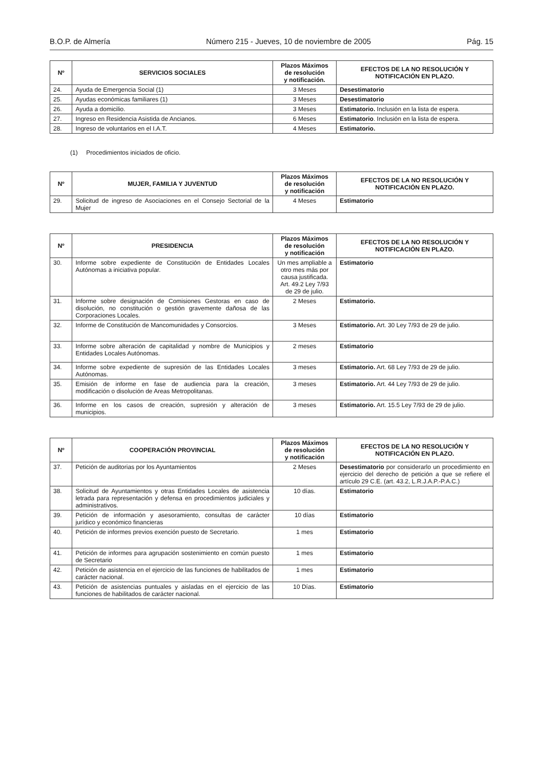B.O.P. de Almería Número 215 - Jueves, 10 de noviembre de 2005 Pág. 15
| Nº | SERVICIOS SOCIALES | Plazos Máximos de resolución y notificación. | EFECTOS DE LA NO RESOLUCIÓN Y NOTIFICACIÓN EN PLAZO. |
| --- | --- | --- | --- |
| 24. | Ayuda de Emergencia Social (1) | 3 Meses | Desestimatorio |
| 25. | Ayudas económicas familiares (1) | 3 Meses | Desestimatorio |
| 26. | Ayuda a domicilio. | 3 Meses | Estimatorio. Inclusión en la lista de espera. |
| 27. | Ingreso en Residencia Asistida de Ancianos. | 6 Meses | Estimatorio . Inclusión en la lista de espera. |
| 28. | Ingreso de voluntarios en el I.A.T. | 4 Meses | Estimatorio. |
(1) Procedimientos iniciados de oficio.
| Nº | MUJER, FAMILIA Y JUVENTUD | Plazos Máximos de resolución y notificación | EFECTOS DE LA NO RESOLUCIÓN Y NOTIFICACIÓN EN PLAZO. |
| --- | --- | --- | --- |
| 29. | Solicitud de ingreso de Asociaciones en el Consejo Sectorial de la Mujer | 4 Meses | Estimatorio |
| Nº | PRESIDENCIA | Plazos Máximos de resolución y notificación | EFECTOS DE LA NO RESOLUCIÓN Y NOTIFICACIÓN EN PLAZO. |
| --- | --- | --- | --- |
| 30. | Informe sobre expediente de Constitución de Entidades Locales Autónomas a iniciativa popular. | Un mes ampliable a otro mes más por causa justificada. Art. 49.2 Ley 7/93 de 29 de julio. | Estimatorio |
| 31. | Informe sobre designación de Comisiones Gestoras en caso de disolución, no constitución o gestión gravemente dañosa de las Corporaciones Locales. | 2 Meses | Estimatorio. |
| 32. | Informe de Constitución de Mancomunidades y Consorcios. | 3 Meses | Estimatorio. Art. 30 Ley 7/93 de 29 de julio. |
| 33. | Informe sobre alteración de capitalidad y nombre de Municipios y Entidades Locales Autónomas. | 2 meses | Estimatorio |
| 34. | Informe sobre expediente de supresión de las Entidades Locales Autónomas. | 3 meses | Estimatorio. Art. 68 Ley 7/93 de 29 de julio. |
| 35. | Emisión de informe en fase de audiencia para la creación, modificación o disolución de Areas Metropolitanas. | 3 meses | Estimatorio. Art. 44 Ley 7/93 de 29 de julio. |
| 36. | Informe en los casos de creación, supresión y alteración de municipios. | 3 meses | Estimatorio. Art. 15.5 Ley 7/93 de 29 de julio. |
| Nº | COOPERACIÓN PROVINCIAL | Plazos Máximos de resolución y notificación | EFECTOS DE LA NO RESOLUCIÓN Y NOTIFICACIÓN EN PLAZO. |
| --- | --- | --- | --- |
| 37. | Petición de auditorias por los Ayuntamientos | 2 Meses | Desestimatorio por considerarlo un procedimiento en ejercicio del derecho de petición a que se refiere el artículo 29 C.E. (art. 43.2, L.R.J.A.P.-P.A.C.) |
| 38. | Solicitud de Ayuntamientos y otras Entidades Locales de asistencia letrada para representación y defensa en procedimientos judiciales y administrativos. | 10 días. | Estimatorio |
| 39. | Petición de información y asesoramiento, consultas de carácter jurídico y económico financieras | 10 días | Estimatorio |
| 40. | Petición de informes previos exención puesto de Secretario. | 1 mes | Estimatorio |
| 41. | Petición de informes para agrupación sostenimiento en común puesto de Secretario | 1 mes | Estimatorio |
| 42. | Petición de asistencia en el ejercicio de las funciones de habilitados de carácter nacional. | 1 mes | Estimatorio |
| 43. | Petición de asistencias puntuales y aisladas en el ejercicio de las funciones de habilitados de carácter nacional. | 10 Días. | Estimatorio |